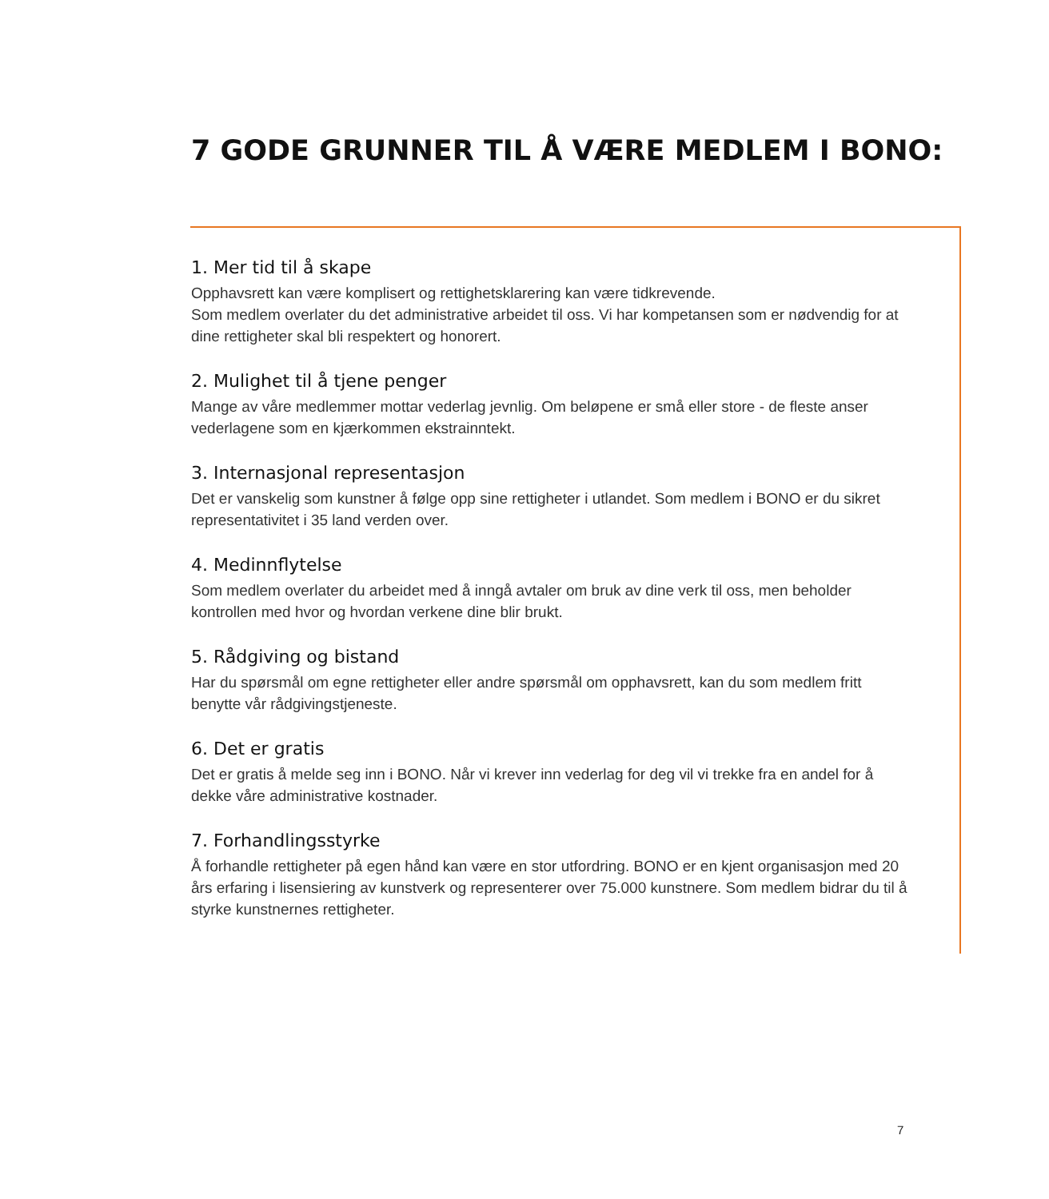7 GODE GRUNNER TIL Å VÆRE MEDLEM I BONO:
1. Mer tid til å skape
Opphavsrett kan være komplisert og rettighetsklarering kan være tidkrevende.
Som medlem overlater du det administrative arbeidet til oss. Vi har kompetansen som er nødvendig for at dine rettigheter skal bli respektert og honorert.
2. Mulighet til å tjene penger
Mange av våre medlemmer mottar vederlag jevnlig. Om beløpene er små eller store - de fleste anser vederlagene som en kjærkommen ekstrainntekt.
3. Internasjonal representasjon
Det er vanskelig som kunstner å følge opp sine rettigheter i utlandet. Som medlem i BONO er du sikret representativitet i 35 land verden over.
4. Medinnflytelse
Som medlem overlater du arbeidet med å inngå avtaler om bruk av dine verk til oss, men beholder kontrollen med hvor og hvordan verkene dine blir brukt.
5. Rådgiving og bistand
Har du spørsmål om egne rettigheter eller andre spørsmål om opphavsrett, kan du som medlem fritt benytte vår rådgivingstjeneste.
6. Det er gratis
Det er gratis å melde seg inn i BONO. Når vi krever inn vederlag for deg vil vi trekke fra en andel for å dekke våre administrative kostnader.
7. Forhandlingsstyrke
Å forhandle rettigheter på egen hånd kan være en stor utfordring. BONO er en kjent organisasjon med 20 års erfaring i lisensiering av kunstverk og representerer over 75.000 kunstnere. Som medlem bidrar du til å styrke kunstnernes rettigheter.
7